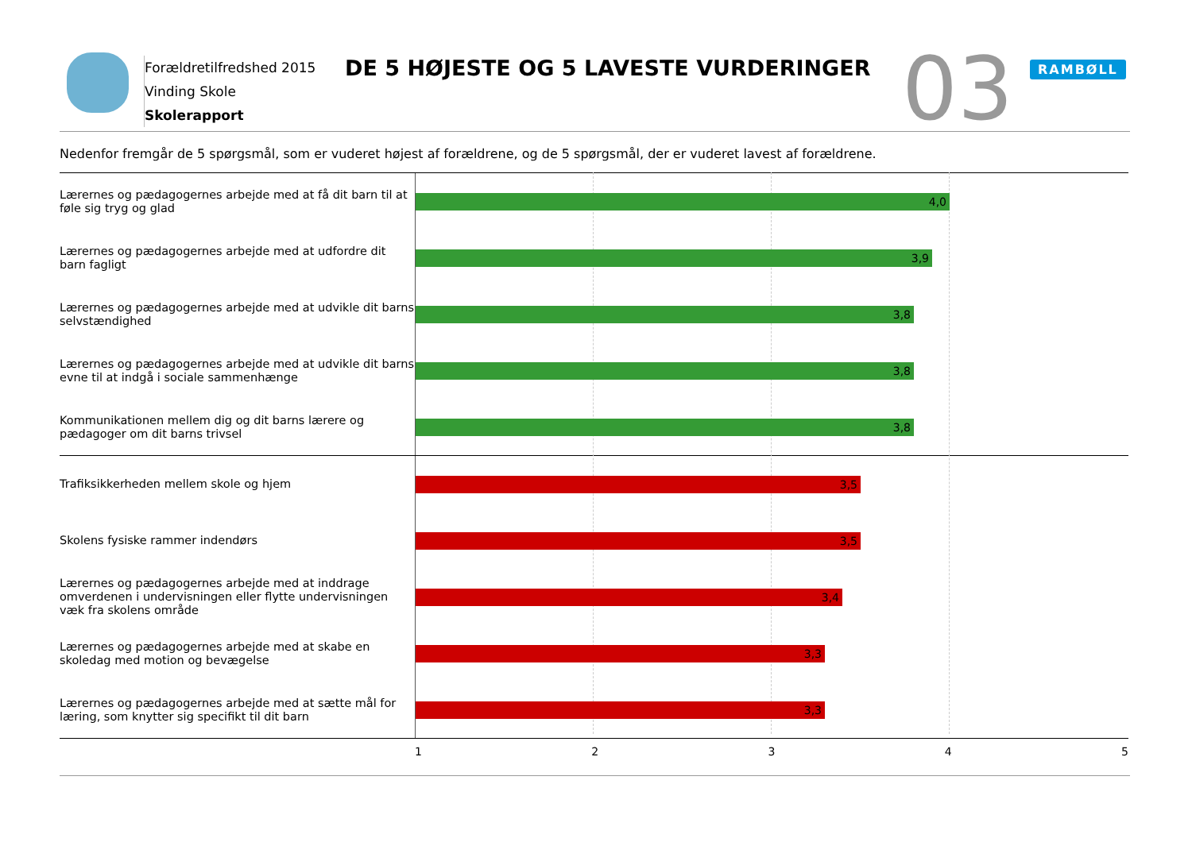Forældretilfredshed 2015
Vinding Skole
Skolerapport
DE 5 HØJESTE OG 5 LAVESTE VURDERINGER
03 RAMBØLL
Nedenfor fremgår de 5 spørgsmål, som er vuderet højest af forældrene, og de 5 spørgsmål, der er vuderet lavest af forældrene.
Lærernes og pædagogernes arbejde med at få dit barn til at føle sig tryg og glad
4,0
Lærernes og pædagogernes arbejde med at udfordre dit barn fagligt
3,9
Lærernes og pædagogernes arbejde med at udvikle dit barns selvstændighed
3,8
Lærernes og pædagogernes arbejde med at udvikle dit barns evne til at indgå i sociale sammenhænge
3,8
Kommunikationen mellem dig og dit barns lærere og pædagoger om dit barns trivsel
3,8
Trafiksikkerheden mellem skole og hjem
3,5
Skolens fysiske rammer indendørs
3,5
Lærernes og pædagogernes arbejde med at inddrage omverdenen i undervisningen eller flytte undervisningen væk fra skolens område
3,4
Lærernes og pædagogernes arbejde med at skabe en skoledag med motion og bevægelse
3,3
Lærernes og pædagogernes arbejde med at sætte mål for læring, som knytter sig specifikt til dit barn
3,3
1 2 3 4 5